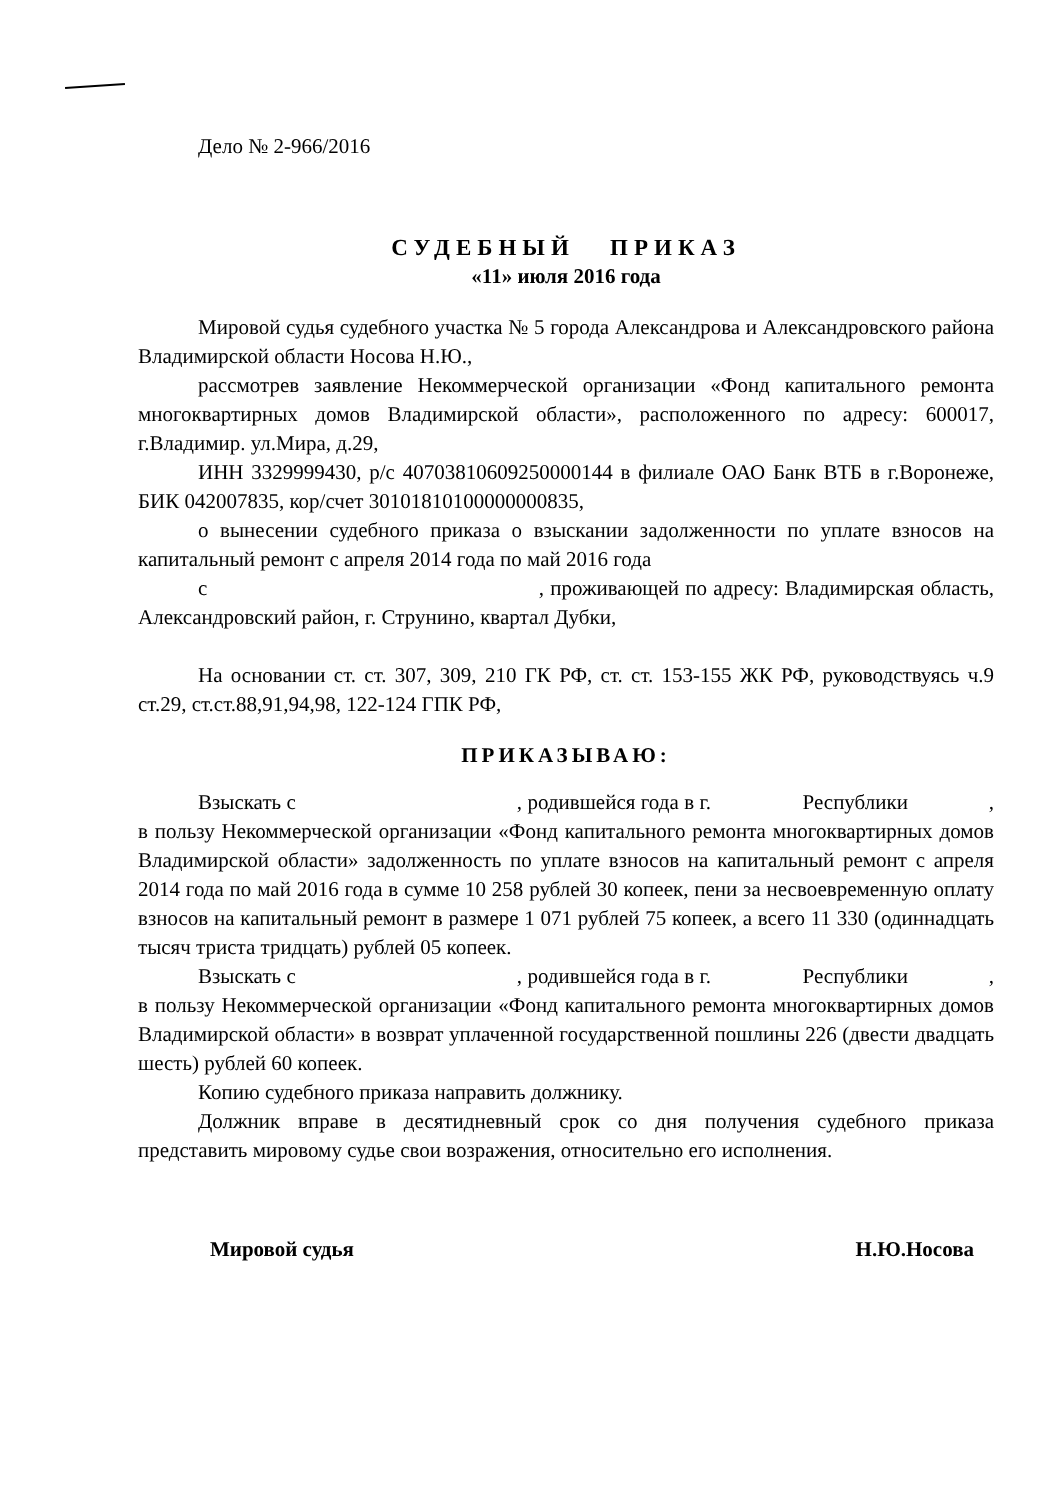Дело № 2-966/2016
СУДЕБНЫЙ ПРИКАЗ
«11» июля 2016 года
Мировой судья судебного участка № 5 города Александрова и Александровского района Владимирской области Носова Н.Ю.,
рассмотрев заявление Некоммерческой организации «Фонд капитального ремонта многоквартирных домов Владимирской области», расположенного по адресу: 600017, г.Владимир. ул.Мира, д.29,
ИНН 3329999430, р/с 40703810609250000144 в филиале ОАО Банк ВТБ в г.Воронеже, БИК 042007835, кор/счет 30101810100000000835,
о вынесении судебного приказа о взыскании задолженности по уплате взносов на капитальный ремонт с апреля 2014 года по май 2016 года
с , проживающей по адресу: Владимирская область, Александровский район, г. Струнино, квартал Дубки,
На основании ст. ст. 307, 309, 210 ГК РФ, ст. ст. 153-155 ЖК РФ, руководствуясь ч.9 ст.29, ст.ст.88,91,94,98, 122-124 ГПК РФ,
ПРИКАЗЫВАЮ:
Взыскать с , родившейся года в г. Республики , в пользу Некоммерческой организации «Фонд капитального ремонта многоквартирных домов Владимирской области» задолженность по уплате взносов на капитальный ремонт с апреля 2014 года по май 2016 года в сумме 10 258 рублей 30 копеек, пени за несвоевременную оплату взносов на капитальный ремонт в размере 1 071 рублей 75 копеек, а всего 11 330 (одиннадцать тысяч триста тридцать) рублей 05 копеек.
Взыскать с , родившейся года в г. Республики , в пользу Некоммерческой организации «Фонд капитального ремонта многоквартирных домов Владимирской области» в возврат уплаченной государственной пошлины 226 (двести двадцать шесть) рублей 60 копеек.
Копию судебного приказа направить должнику.
Должник вправе в десятидневный срок со дня получения судебного приказа представить мировому судье свои возражения, относительно его исполнения.
Мировой судья Н.Ю.Носова